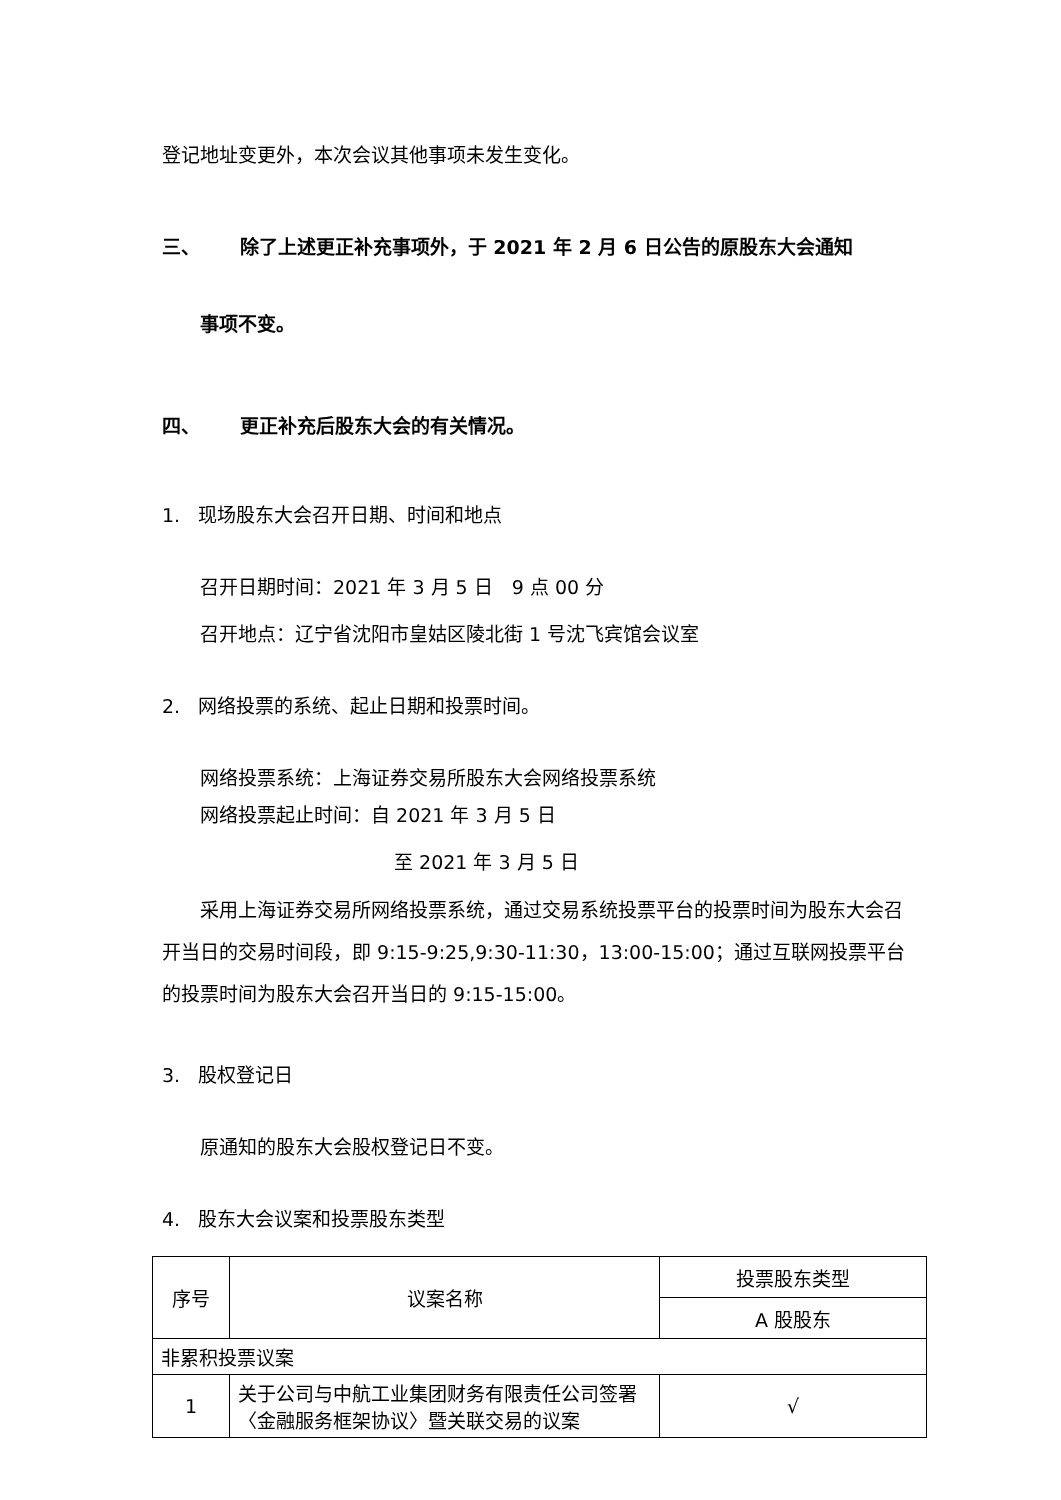登记地址变更外，本次会议其他事项未发生变化。
三、 除了上述更正补充事项外，于 2021 年 2 月 6 日公告的原股东大会通知
事项不变。
四、 更正补充后股东大会的有关情况。
1. 现场股东大会召开日期、时间和地点
召开日期时间：2021 年 3 月 5 日　9 点 00 分
召开地点：辽宁省沈阳市皇姑区陵北街 1 号沈飞宾馆会议室
2. 网络投票的系统、起止日期和投票时间。
网络投票系统：上海证券交易所股东大会网络投票系统
网络投票起止时间：自 2021 年 3 月 5 日
至 2021 年 3 月 5 日
采用上海证券交易所网络投票系统，通过交易系统投票平台的投票时间为股东大会召开当日的交易时间段，即 9:15-9:25,9:30-11:30，13:00-15:00；通过互联网投票平台的投票时间为股东大会召开当日的 9:15-15:00。
3. 股权登记日
原通知的股东大会股权登记日不变。
4. 股东大会议案和投票股东类型
| 序号 | 议案名称 | 投票股东类型 |
| --- | --- | --- |
| | | A 股股东 |
| 非累积投票议案 | | |
| 1 | 关于公司与中航工业集团财务有限责任公司签署〈金融服务框架协议〉暨关联交易的议案 | √ |